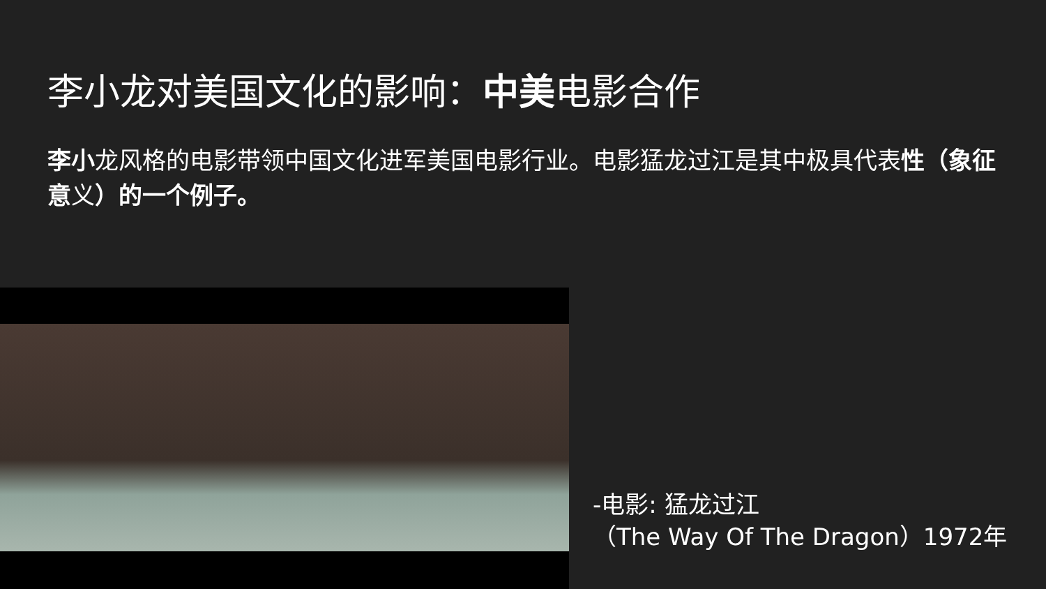李小龙对美国文化的影响：中美电影合作
李小龙风格的电影带领中国文化进军美国电影行业。电影猛龙过江是其中极具代表性（象征意义）的一个例子。
-电影: 猛龙过江
（The Way Of The Dragon）1972年